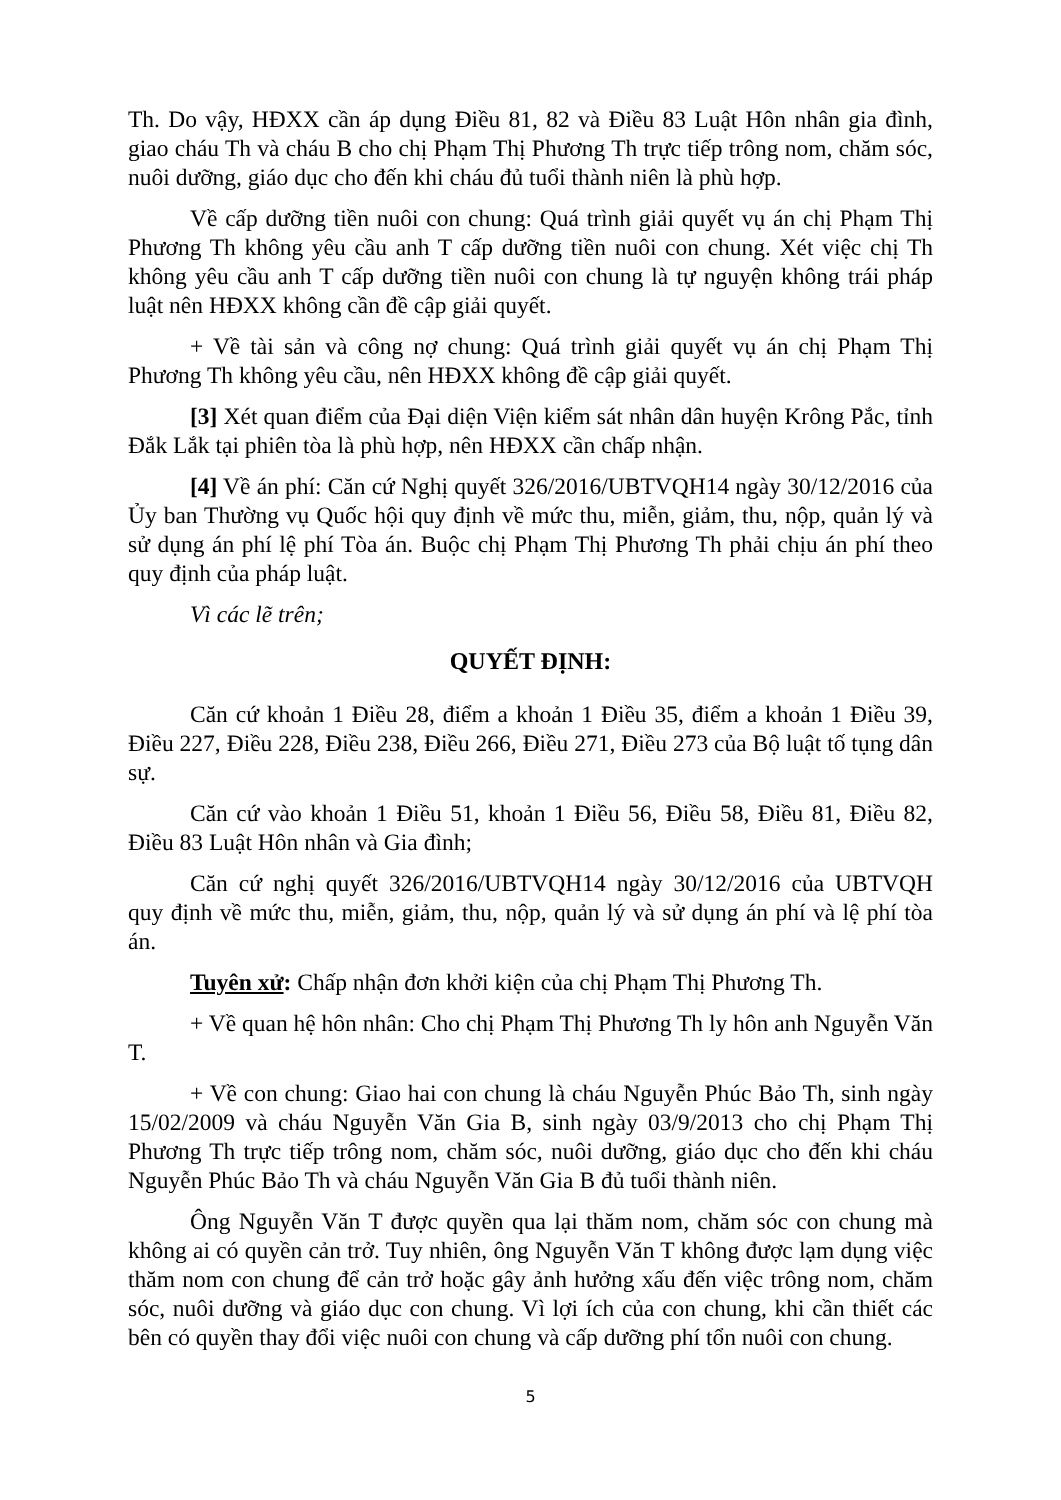Th. Do vậy, HĐXX cần áp dụng Điều 81, 82 và Điều 83 Luật Hôn nhân gia đình, giao cháu Th và cháu B cho chị Phạm Thị Phương Th trực tiếp trông nom, chăm sóc, nuôi dưỡng, giáo dục cho đến khi cháu đủ tuổi thành niên là phù hợp.
Về cấp dưỡng tiền nuôi con chung: Quá trình giải quyết vụ án chị Phạm Thị Phương Th không yêu cầu anh T cấp dưỡng tiền nuôi con chung. Xét việc chị Th không yêu cầu anh T cấp dưỡng tiền nuôi con chung là tự nguyện không trái pháp luật nên HĐXX không cần đề cập giải quyết.
+ Về tài sản và công nợ chung: Quá trình giải quyết vụ án chị Phạm Thị Phương Th không yêu cầu, nên HĐXX không đề cập giải quyết.
[3] Xét quan điểm của Đại diện Viện kiểm sát nhân dân huyện Krông Pắc, tỉnh Đắk Lắk tại phiên tòa là phù hợp, nên HĐXX cần chấp nhận.
[4] Về án phí: Căn cứ Nghị quyết 326/2016/UBTVQH14 ngày 30/12/2016 của Ủy ban Thường vụ Quốc hội quy định về mức thu, miễn, giảm, thu, nộp, quản lý và sử dụng án phí lệ phí Tòa án. Buộc chị Phạm Thị Phương Th phải chịu án phí theo quy định của pháp luật.
Vì các lẽ trên;
QUYẾT ĐỊNH:
Căn cứ khoản 1 Điều 28, điểm a khoản 1 Điều 35, điểm a khoản 1 Điều 39, Điều 227, Điều 228, Điều 238, Điều 266, Điều 271, Điều 273 của Bộ luật tố tụng dân sự.
Căn cứ vào khoản 1 Điều 51, khoản 1 Điều 56, Điều 58, Điều 81, Điều 82, Điều 83 Luật Hôn nhân và Gia đình;
Căn cứ nghị quyết 326/2016/UBTVQH14 ngày 30/12/2016 của UBTVQH quy định về mức thu, miễn, giảm, thu, nộp, quản lý và sử dụng án phí và lệ phí tòa án.
Tuyên xử: Chấp nhận đơn khởi kiện của chị Phạm Thị Phương Th.
+ Về quan hệ hôn nhân: Cho chị Phạm Thị Phương Th ly hôn anh Nguyễn Văn T.
+ Về con chung: Giao hai con chung là cháu Nguyễn Phúc Bảo Th, sinh ngày 15/02/2009 và cháu Nguyễn Văn Gia B, sinh ngày 03/9/2013 cho chị Phạm Thị Phương Th trực tiếp trông nom, chăm sóc, nuôi dưỡng, giáo dục cho đến khi cháu Nguyễn Phúc Bảo Th và cháu Nguyễn Văn Gia B đủ tuổi thành niên.
Ông Nguyễn Văn T được quyền qua lại thăm nom, chăm sóc con chung mà không ai có quyền cản trở. Tuy nhiên, ông Nguyễn Văn T không được lạm dụng việc thăm nom con chung để cản trở hoặc gây ảnh hưởng xấu đến việc trông nom, chăm sóc, nuôi dưỡng và giáo dục con chung. Vì lợi ích của con chung, khi cần thiết các bên có quyền thay đổi việc nuôi con chung và cấp dưỡng phí tổn nuôi con chung.
5